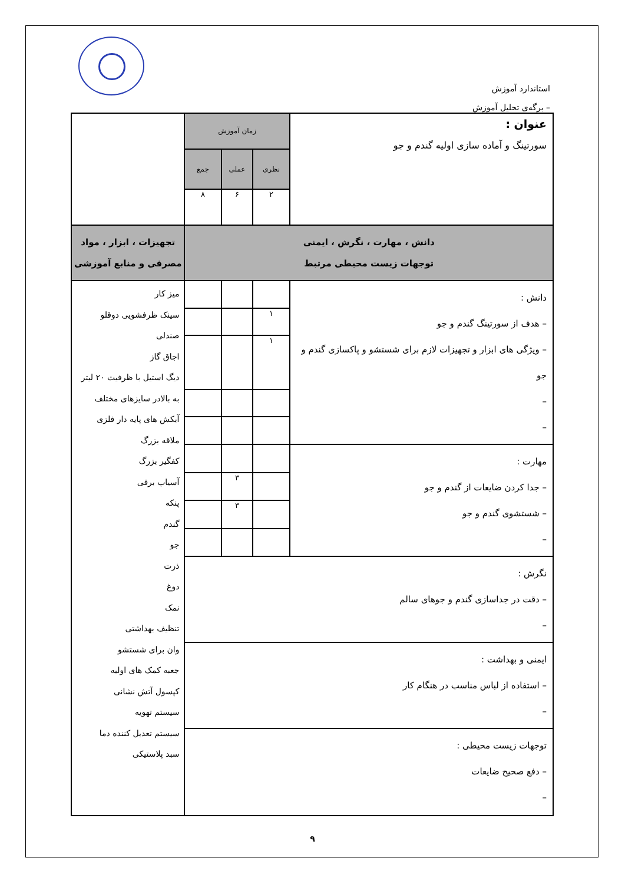استاندارد آموزش
– برگه‌ی تحلیل آموزش
| عنوان : سورتینگ و آماده سازی اولیه گندم و جو | زمان آموزش | | | |
| | نظری | عملی | جمع | |
| | ۲ | ۶ | ۸ | |
| دانش ، مهارت ، نگرش ، ایمنی توجهات زیست محیطی مرتبط | | | | تجهیزات ، ابزار ، مواد مصرفی و منابع آموزشی |
| دانش : – هدف از سورتینگ گندم و جو – ویژگی های ابزار و تجهیزات لازم برای شستشو و پاکسازی گندم و جو – – | | | | میز کار سینک ظرفشویی دوقلو صندلی اجاق گاز دیگ استیل با ظرفیت ۲۰ لیتر به بالادر سایزهای مختلف آبکش های پایه دار فلزی ملاقه بزرگ کفگیر بزرگ آسیاب برقی پنکه گندم جو ذرت دوغ نمک تنظیف بهداشتی وان برای شستشو جعبه کمک های اولیه کپسول آتش نشانی سیستم تهویه سیستم تعدیل کننده دما سبد پلاستیکی |
| | ۱ | | | |
| | ۱ | | | |
| مهارت : – جدا کردن ضایعات از گندم و جو – شستشوی گندم و جو – | | | | |
| | | ۳ | | |
| | | ۳ | | |
| نگرش : – دقت در جداسازی گندم و جوهای سالم – | | | | |
| ایمنی و بهداشت : – استفاده از لباس مناسب در هنگام کار – | | | | |
| توجهات زیست محیطی : – دفع صحیح ضایعات – | | | | |
۹